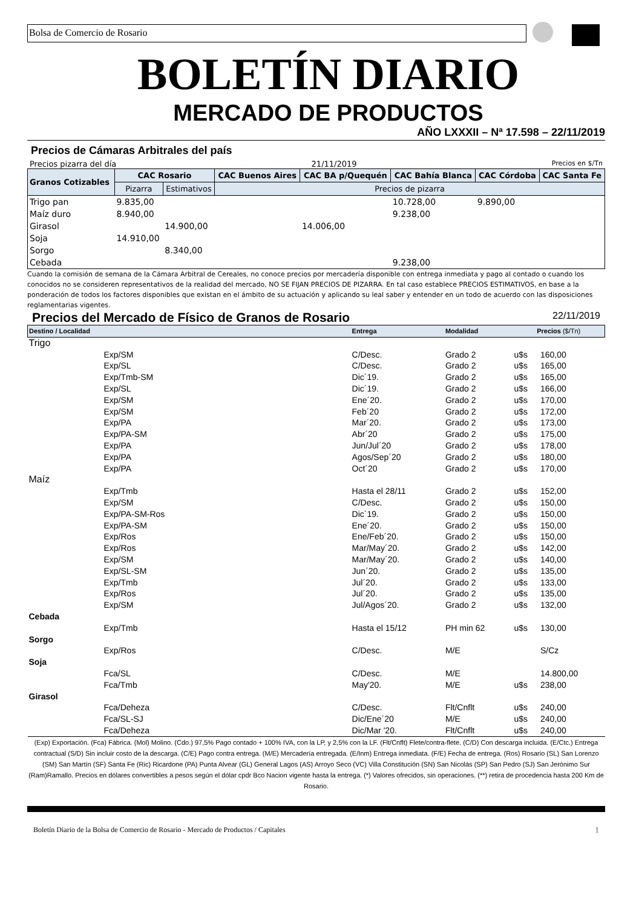Bolsa de Comercio de Rosario
BOLETÍN DIARIO
MERCADO DE PRODUCTOS
AÑO LXXXII – Nª 17.598 – 22/11/2019
Precios de Cámaras Arbitrales del país
Precios pizarra del día 21/11/2019 Precios en $/Tn
| Granos Cotizables | CAC Rosario | | CAC Buenos Aires | CAC BA p/Quequén | CAC Bahía Blanca | CAC Córdoba | CAC Santa Fe |
| --- | --- | --- | --- | --- | --- | --- | --- |
| | Pizarra | Estimativos | Precios de pizarra | | | | |
| Trigo pan | 9.835,00 | | | | 10.728,00 | 9.890,00 | |
| Maíz duro | 8.940,00 | | | | 9.238,00 | | |
| Girasol | | 14.900,00 | | 14.006,00 | | | |
| Soja | 14.910,00 | | | | | | |
| Sorgo | | 8.340,00 | | | | | |
| Cebada | | | | | 9.238,00 | | |
Cuando la comisión de semana de la Cámara Arbitral de Cereales, no conoce precios por mercadería disponible con entrega inmediata y pago al contado o cuando los conocidos no se consideren representativos de la realidad del mercado, NO SE FIJAN PRECIOS DE PIZARRA. En tal caso establece PRECIOS ESTIMATIVOS, en base a la ponderación de todos los factores disponibles que existan en el ámbito de su actuación y aplicando su leal saber y entender en un todo de acuerdo con las disposiciones reglamentarias vigentes.
Precios del Mercado de Físico de Granos de Rosario 22/11/2019
| Destino / Localidad | | Entrega | Modalidad | Precios ($/Tn) | |
| Trigo | | | | | |
| | Exp/SM | C/Desc. | Grado 2 | u$s | 160,00 |
| | Exp/SL | C/Desc. | Grado 2 | u$s | 165,00 |
| | Exp/Tmb-SM | Dic´19. | Grado 2 | u$s | 165,00 |
| | Exp/SL | Dic´19. | Grado 2 | u$s | 166,00 |
| | Exp/SM | Ene´20. | Grado 2 | u$s | 170,00 |
| | Exp/SM | Feb´20 | Grado 2 | u$s | 172,00 |
| | Exp/PA | Mar´20. | Grado 2 | u$s | 173,00 |
| | Exp/PA-SM | Abr´20 | Grado 2 | u$s | 175,00 |
| | Exp/PA | Jun/Jul´20 | Grado 2 | u$s | 178,00 |
| | Exp/PA | Agos/Sep´20 | Grado 2 | u$s | 180,00 |
| | Exp/PA | Oct´20 | Grado 2 | u$s | 170,00 |
| Maíz | | | | | |
| | Exp/Tmb | Hasta el 28/11 | Grado 2 | u$s | 152,00 |
| | Exp/SM | C/Desc. | Grado 2 | u$s | 150,00 |
| | Exp/PA-SM-Ros | Dic´19. | Grado 2 | u$s | 150,00 |
| | Exp/PA-SM | Ene´20. | Grado 2 | u$s | 150,00 |
| | Exp/Ros | Ene/Feb´20. | Grado 2 | u$s | 150,00 |
| | Exp/Ros | Mar/May´20. | Grado 2 | u$s | 142,00 |
| | Exp/SM | Mar/May´20. | Grado 2 | u$s | 140,00 |
| | Exp/SL-SM | Jun´20. | Grado 2 | u$s | 135,00 |
| | Exp/Tmb | Jul´20. | Grado 2 | u$s | 133,00 |
| | Exp/Ros | Jul´20. | Grado 2 | u$s | 135,00 |
| | Exp/SM | Jul/Agos´20. | Grado 2 | u$s | 132,00 |
| Cebada | | | | | |
| | Exp/Tmb | Hasta el 15/12 | PH min 62 | u$s | 130,00 |
| Sorgo | | | | | |
| | Exp/Ros | C/Desc. | M/E | | S/Cz |
| Soja | | | | | |
| | Fca/SL | C/Desc. | M/E | | 14.800,00 |
| | Fca/Tmb | May'20. | M/E | u$s | 238,00 |
| Girasol | | | | | |
| | Fca/Deheza | C/Desc. | Flt/Cnflt | u$s | 240,00 |
| | Fca/SL-SJ | Dic/Ene´20 | M/E | u$s | 240,00 |
| | Fca/Deheza | Dic/Mar '20. | Flt/Cnflt | u$s | 240,00 |
(Exp) Exportación. (Fca) Fábrica. (Mol) Molino. (Cdo.) 97,5% Pago contado + 100% IVA, con la LP, y 2,5% con la LF. (Flt/Cnflt) Flete/contra-flete. (C/D) Con descarga incluida. (E/Ctc.) Entrega contractual (S/D) Sin incluir costo de la descarga. (C/E) Pago contra entrega. (M/E) Mercadería entregada. (E/Inm) Entrega inmediata. (F/E) Fecha de entrega. (Ros) Rosario (SL) San Lorenzo (SM) San Martín (SF) Santa Fe (Ric) Ricardone (PA) Punta Alvear (GL) General Lagos (AS) Arroyo Seco (VC) Villa Constitución (SN) San Nicolás (SP) San Pedro (SJ) San Jerónimo Sur (Ram)Ramallo. Precios en dólares convertibles a pesos según el dólar cpdr Bco Nacion vigente hasta la entrega. (*) Valores ofrecidos, sin operaciones. (**) retira de procedencia hasta 200 Km de Rosario.
Boletín Diario de la Bolsa de Comercio de Rosario - Mercado de Productos / Capitales 1